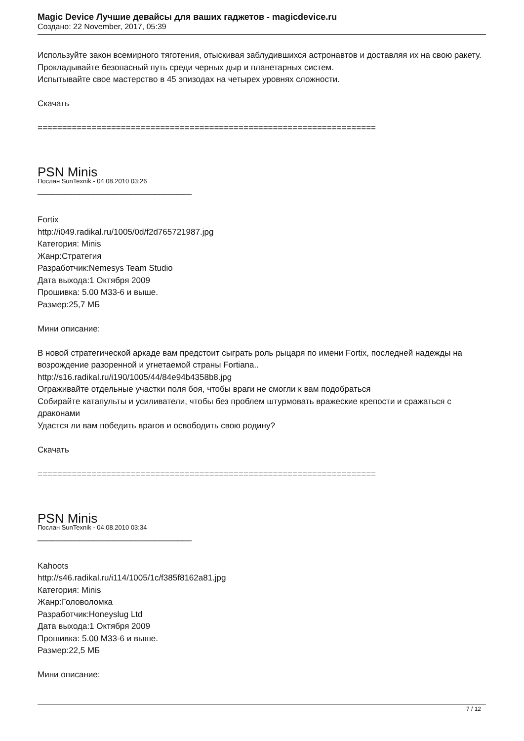Magic Device Лучшие девайсы для ваших гаджетов - magicdevice.ru
Создано: 22 November, 2017, 05:39
Используйте закон всемирного тяготения, отыскивая заблудившихся астронавтов и доставляя их на свою ракету.
Прокладывайте безопасный путь среди черных дыр и планетарных систем.
Испытывайте свое мастерство в 45 эпизодах на четырех уровнях сложности.
Скачать
=====================================================================
PSN Minis
Послан SunTexnik - 04.08.2010 03:26
_________________________________
Fortix
http://i049.radikal.ru/1005/0d/f2d765721987.jpg
Категория: Minis
Жанр:Стратегия
Разработчик:Nemesys Team Studio
Дата выхода:1 Октября 2009
Прошивка: 5.00 M33-6 и выше.
Размер:25,7 МБ
Мини описание:
В новой стратегической аркаде вам предстоит сыграть роль рыцаря по имени Fortix, последней надежды на возрождение разоренной и угнетаемой страны Fortiana..
http://s16.radikal.ru/i190/1005/44/84e94b4358b8.jpg
Ограживайте отдельные участки поля боя, чтобы враги не смогли к вам подобраться
Собирайте катапульты и усиливатели, чтобы без проблем штурмовать вражеские крепости и сражаться с драконами
Удастся ли вам победить врагов и освободить свою родину?
Скачать
=====================================================================
PSN Minis
Послан SunTexnik - 04.08.2010 03:34
_________________________________
Kahoots
http://s46.radikal.ru/i114/1005/1c/f385f8162a81.jpg
Категория: Minis
Жанр:Головоломка
Разработчик:Honeyslug Ltd
Дата выхода:1 Октября 2009
Прошивка: 5.00 M33-6 и выше.
Размер:22,5 МБ
Мини описание:
7 / 12